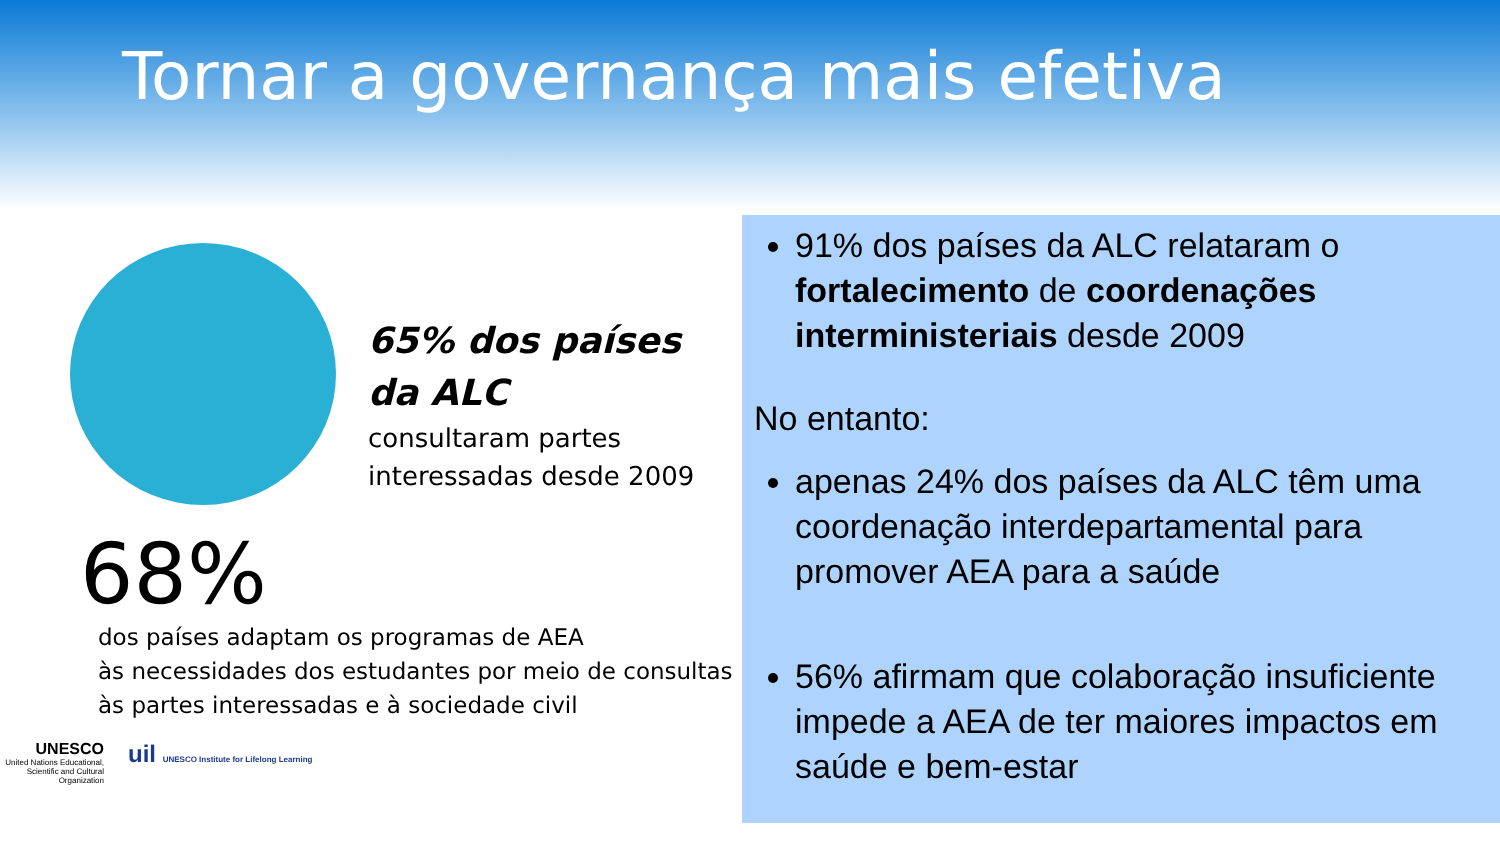Tornar a governança mais efetiva
65% dos países
da ALC
consultaram partes
interessadas desde 2009
68%
dos países adaptam os programas de AEA
às necessidades dos estudantes por meio de consultas
às partes interessadas e à sociedade civil
UNESCO
United Nations Educational, Scientific and Cultural Organization
uil UNESCO Institute for Lifelong Learning
91% dos países da ALC relataram o fortalecimento de coordenações interministeriais desde 2009
No entanto:
apenas 24% dos países da ALC têm uma coordenação interdepartamental para promover AEA para a saúde
56% afirmam que colaboração insuficiente impede a AEA de ter maiores impactos em saúde e bem-estar